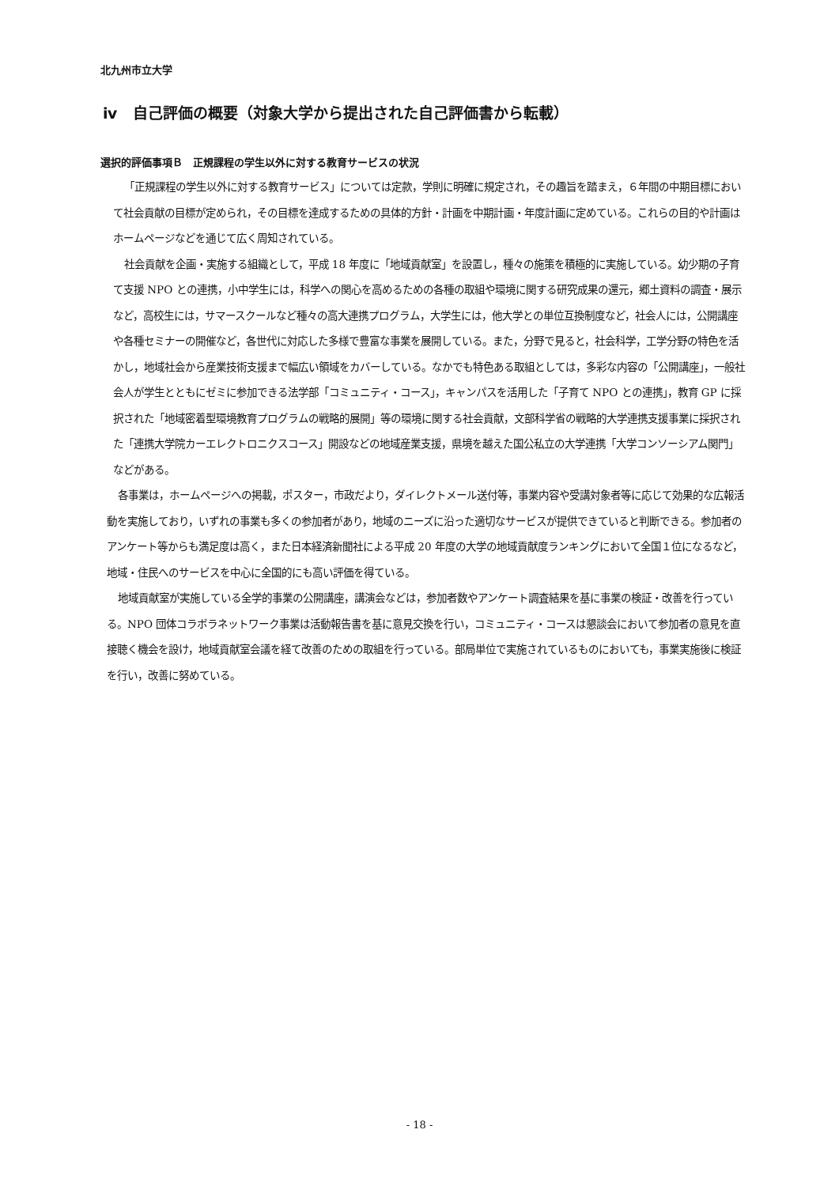北九州市立大学
ⅳ　自己評価の概要（対象大学から提出された自己評価書から転載）
選択的評価事項Ｂ　正規課程の学生以外に対する教育サービスの状況
「正規課程の学生以外に対する教育サービス」については定款，学則に明確に規定され，その趣旨を踏まえ，６年間の中期目標において社会貢献の目標が定められ，その目標を達成するための具体的方針・計画を中期計画・年度計画に定めている。これらの目的や計画はホームページなどを通じて広く周知されている。
社会貢献を企画・実施する組織として，平成 18 年度に「地域貢献室」を設置し，種々の施策を積極的に実施している。幼少期の子育て支援 NPO との連携，小中学生には，科学への関心を高めるための各種の取組や環境に関する研究成果の還元，郷土資料の調査・展示など，高校生には，サマースクールなど種々の高大連携プログラム，大学生には，他大学との単位互換制度など，社会人には，公開講座や各種セミナーの開催など，各世代に対応した多様で豊富な事業を展開している。また，分野で見ると，社会科学，工学分野の特色を活かし，地域社会から産業技術支援まで幅広い領域をカバーしている。なかでも特色ある取組としては，多彩な内容の「公開講座」，一般社会人が学生とともにゼミに参加できる法学部「コミュニティ・コース」，キャンパスを活用した「子育て NPO との連携」，教育 GP に採択された「地域密着型環境教育プログラムの戦略的展開」等の環境に関する社会貢献，文部科学省の戦略的大学連携支援事業に採択された「連携大学院カーエレクトロニクスコース」開設などの地域産業支援，県境を越えた国公私立の大学連携「大学コンソーシアム関門」などがある。
各事業は，ホームページへの掲載，ポスター，市政だより，ダイレクトメール送付等，事業内容や受講対象者等に応じて効果的な広報活動を実施しており，いずれの事業も多くの参加者があり，地域のニーズに沿った適切なサービスが提供できていると判断できる。参加者のアンケート等からも満足度は高く，また日本経済新聞社による平成 20 年度の大学の地域貢献度ランキングにおいて全国１位になるなど，地域・住民へのサービスを中心に全国的にも高い評価を得ている。
地域貢献室が実施している全学的事業の公開講座，講演会などは，参加者数やアンケート調査結果を基に事業の検証・改善を行っている。NPO 団体コラボラネットワーク事業は活動報告書を基に意見交換を行い，コミュニティ・コースは懇談会において参加者の意見を直接聴く機会を設け，地域貢献室会議を経て改善のための取組を行っている。部局単位で実施されているものにおいても，事業実施後に検証を行い，改善に努めている。
- 18 -